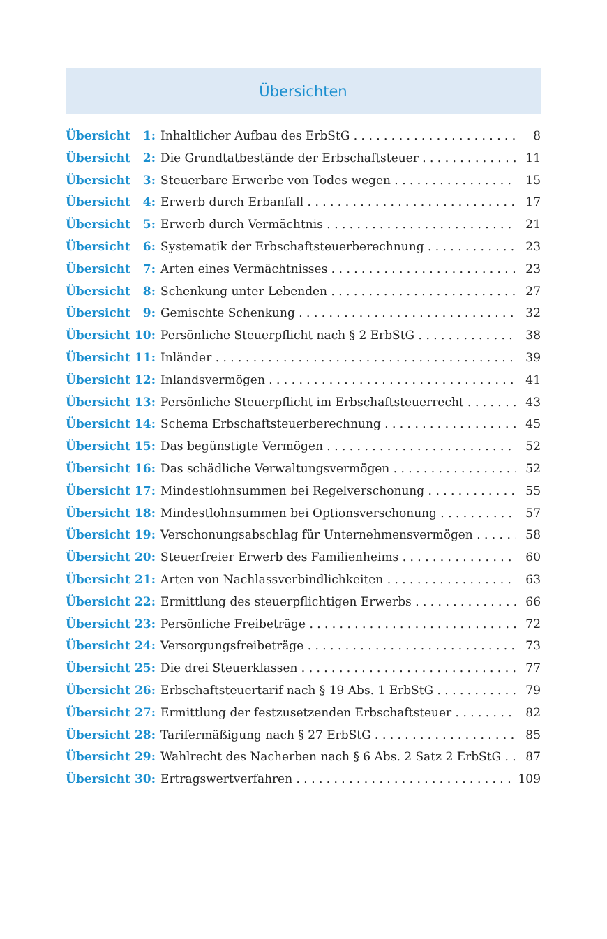Übersichten
Übersicht 1: Inhaltlicher Aufbau des ErbStG 8
Übersicht 2: Die Grundtatbestände der Erbschaftsteuer 11
Übersicht 3: Steuerbare Erwerbe von Todes wegen 15
Übersicht 4: Erwerb durch Erbanfall 17
Übersicht 5: Erwerb durch Vermächtnis 21
Übersicht 6: Systematik der Erbschaftsteuerberechnung 23
Übersicht 7: Arten eines Vermächtnisses 23
Übersicht 8: Schenkung unter Lebenden 27
Übersicht 9: Gemischte Schenkung 32
Übersicht 10: Persönliche Steuerpflicht nach § 2 ErbStG 38
Übersicht 11: Inländer 39
Übersicht 12: Inlandsvermögen 41
Übersicht 13: Persönliche Steuerpflicht im Erbschaftsteuerrecht 43
Übersicht 14: Schema Erbschaftsteuerberechnung 45
Übersicht 15: Das begünstigte Vermögen 52
Übersicht 16: Das schädliche Verwaltungsvermögen 52
Übersicht 17: Mindestlohnsummen bei Regelverschonung 55
Übersicht 18: Mindestlohnsummen bei Optionsverschonung 57
Übersicht 19: Verschonungsabschlag für Unternehmensvermögen 58
Übersicht 20: Steuerfreier Erwerb des Familienheims 60
Übersicht 21: Arten von Nachlassverbindlichkeiten 63
Übersicht 22: Ermittlung des steuerpflichtigen Erwerbs 66
Übersicht 23: Persönliche Freibeträge 72
Übersicht 24: Versorgungsfreibeträge 73
Übersicht 25: Die drei Steuerklassen 77
Übersicht 26: Erbschaftsteuertarif nach § 19 Abs. 1 ErbStG 79
Übersicht 27: Ermittlung der festzusetzenden Erbschaftsteuer 82
Übersicht 28: Tarifermäßigung nach § 27 ErbStG 85
Übersicht 29: Wahlrecht des Nacherben nach § 6 Abs. 2 Satz 2 ErbStG 87
Übersicht 30: Ertragswertverfahren 109